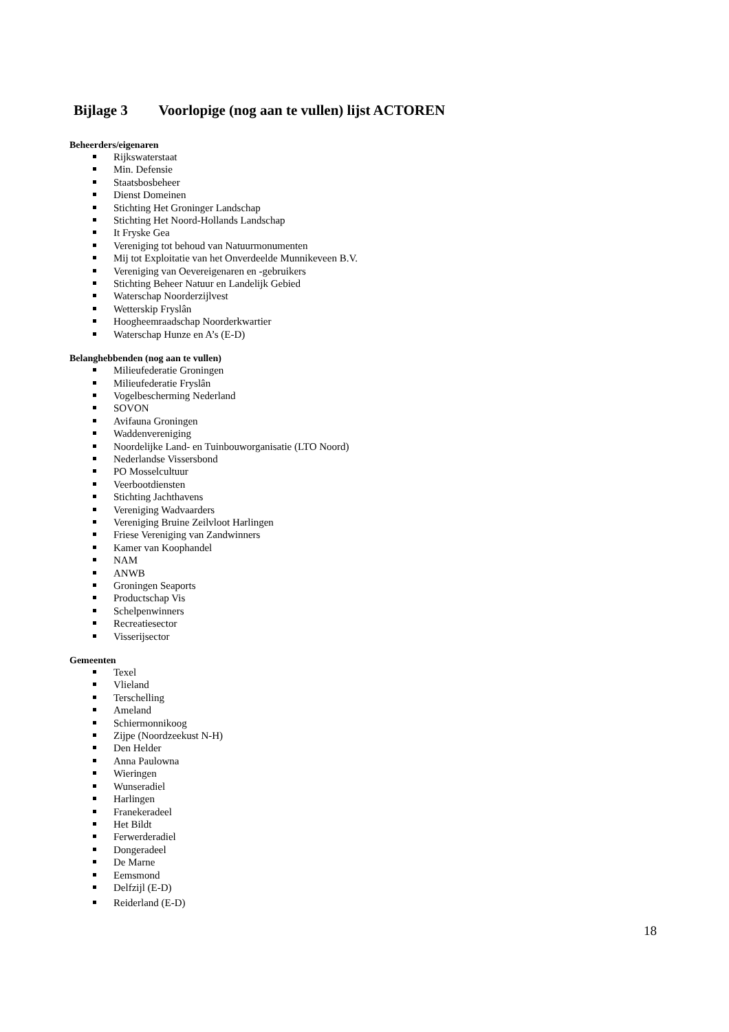Bijlage 3 Voorlopige (nog aan te vullen) lijst ACTOREN
Beheerders/eigenaren
Rijkswaterstaat
Min. Defensie
Staatsbosbeheer
Dienst Domeinen
Stichting Het Groninger Landschap
Stichting Het Noord-Hollands Landschap
It Fryske Gea
Vereniging tot behoud van Natuurmonumenten
Mij tot Exploitatie van het Onverdeelde Munnikeveen B.V.
Vereniging van Oevereigenaren en -gebruikers
Stichting Beheer Natuur en Landelijk Gebied
Waterschap Noorderzijlvest
Wetterskip Fryslân
Hoogheemraadschap Noorderkwartier
Waterschap Hunze en A’s (E-D)
Belanghebbenden (nog aan te vullen)
Milieufederatie Groningen
Milieufederatie Fryslân
Vogelbescherming Nederland
SOVON
Avifauna Groningen
Waddenvereniging
Noordelijke Land- en Tuinbouworganisatie (LTO Noord)
Nederlandse Vissersbond
PO Mosselcultuur
Veerbootdiensten
Stichting Jachthavens
Vereniging Wadvaarders
Vereniging Bruine Zeilvloot Harlingen
Friese Vereniging van Zandwinners
Kamer van Koophandel
NAM
ANWB
Groningen Seaports
Productschap Vis
Schelpenwinners
Recreatiesector
Visserijsector
Gemeenten
Texel
Vlieland
Terschelling
Ameland
Schiermonnikoog
Zijpe (Noordzeekust N-H)
Den Helder
Anna Paulowna
Wieringen
Wunseradiel
Harlingen
Franekeradeel
Het Bildt
Ferwerderadiel
Dongeradeel
De Marne
Eemsmond
Delfzijl (E-D)
Reiderland (E-D)
18